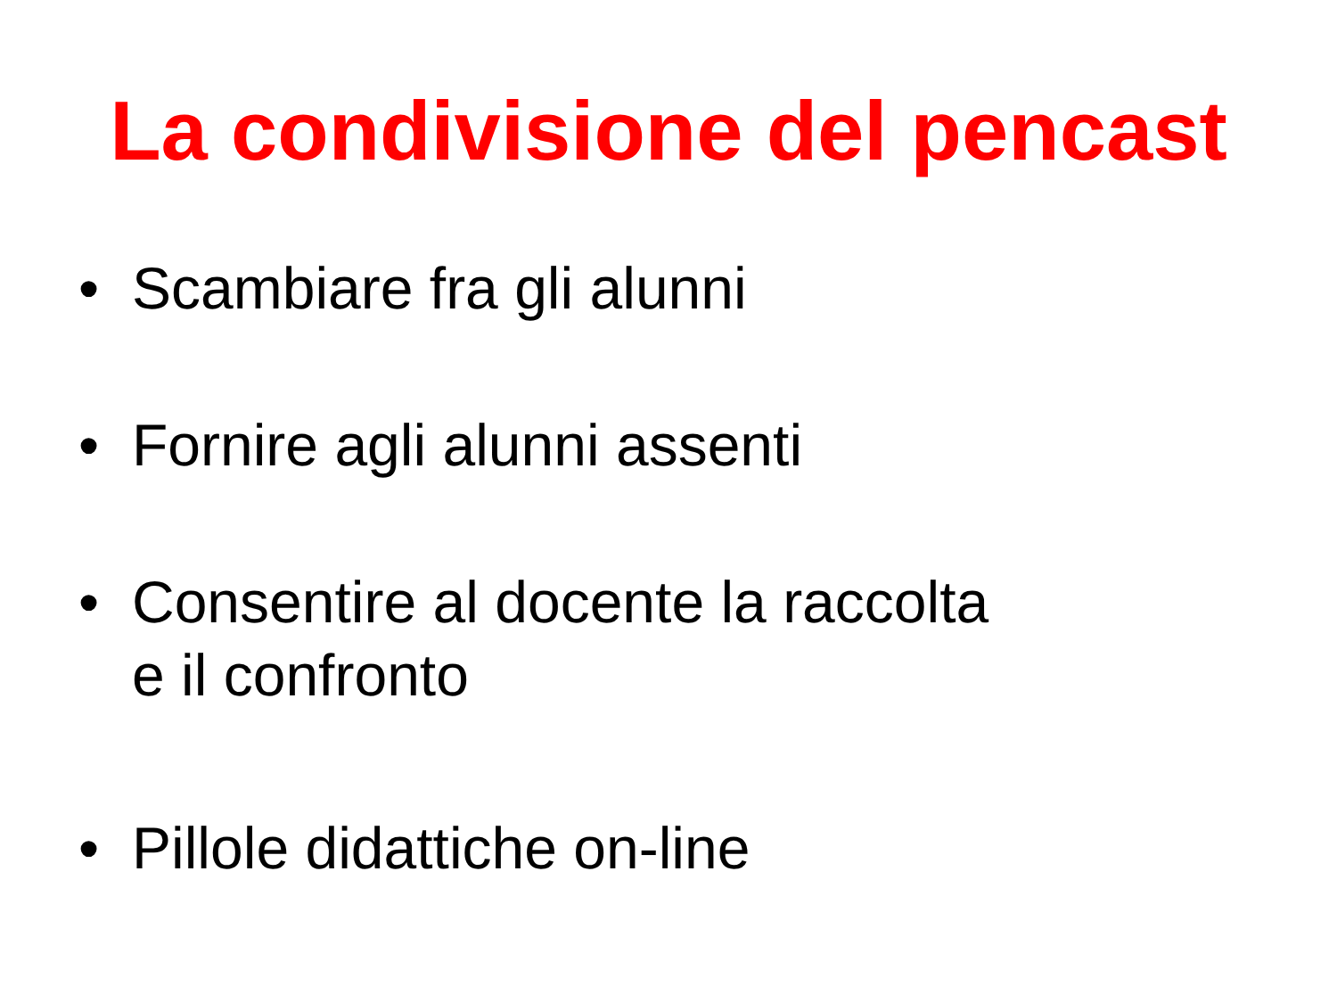La condivisione del pencast
• Scambiare fra gli alunni
• Fornire agli alunni assenti
• Consentire al docente la raccolta
e il confronto
• Pillole didattiche on-line